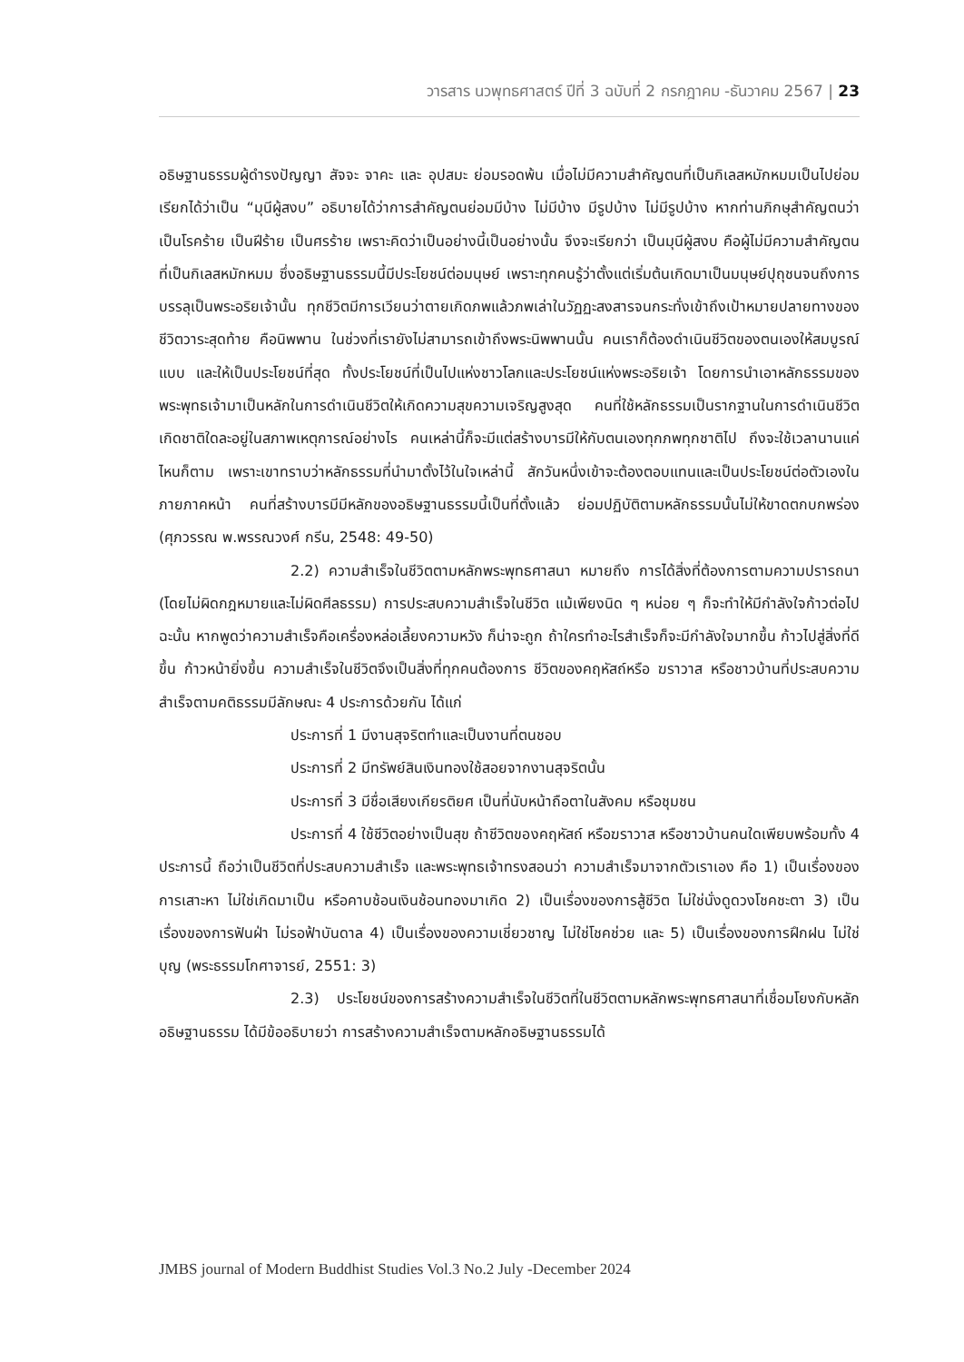วารสาร นวพุทธศาสตร์ ปีที่ 3 ฉบับที่ 2 กรกฎาคม -ธันวาคม 2567 | 23
อธิษฐานธรรมผู้ดำรงปัญญา สัจจะ จาคะ และ อุปสมะ ย่อมรอดพ้น เมื่อไม่มีความสำคัญตนที่เป็นกิเลสหมักหมมเป็นไปย่อมเรียกได้ว่าเป็น “มุนีผู้สงบ” อธิบายได้ว่าการสำคัญตนย่อมมีบ้าง ไม่มีบ้าง มีรูปบ้าง ไม่มีรูปบ้าง หากท่านภิกษุสำคัญตนว่าเป็นโรคร้าย เป็นฝีร้าย เป็นศรร้าย เพราะคิดว่าเป็นอย่างนี้เป็นอย่างนั้น จึงจะเรียกว่า เป็นมุนีผู้สงบ คือผู้ไม่มีความสำคัญตนที่เป็นกิเลสหมักหมม ซึ่งอธิษฐานธรรมนี้มีประโยชน์ต่อมนุษย์ เพราะทุกคนรู้ว่าตั้งแต่เริ่มต้นเกิดมาเป็นมนุษย์ปุถุชนจนถึงการบรรลุเป็นพระอริยเจ้านั้น ทุกชีวิตมีการเวียนว่าตายเกิดภพแล้วภพเล่าในวัฏฏะสงสารจนกระทั่งเข้าถึงเป้าหมายปลายทางของชีวิตวาระสุดท้าย คือนิพพาน ในช่วงที่เรายังไม่สามารถเข้าถึงพระนิพพานนั้น คนเราก็ต้องดำเนินชีวิตของตนเองให้สมบูรณ์แบบ และให้เป็นประโยชน์ที่สุด ทั้งประโยชน์ที่เป็นไปแห่งชาวโลกและประโยชน์แห่งพระอริยเจ้า โดยการนำเอาหลักธรรมของพระพุทธเจ้ามาเป็นหลักในการดำเนินชีวิตให้เกิดความสุขความเจริญสูงสุด คนที่ใช้หลักธรรมเป็นรากฐานในการดำเนินชีวิต เกิดชาติใดละอยู่ในสภาพเหตุการณ์อย่างไร คนเหล่านี้ก็จะมีแต่สร้างบารมีให้กับตนเองทุกภพทุกชาติไป ถึงจะใช้เวลานานแค่ไหนก็ตาม เพราะเขาทราบว่าหลักธรรมที่นำมาตั้งไว้ในใจเหล่านี้ สักวันหนึ่งเข้าจะต้องตอบแทนและเป็นประโยชน์ต่อตัวเองในภายภาคหน้า คนที่สร้างบารมีมีหลักของอธิษฐานธรรมนี้เป็นที่ตั้งแล้ว ย่อมปฏิบัติตามหลักธรรมนั้นไม่ให้ขาดตกบกพร่อง (ศุภวรรณ พ.พรรณวงศ์ กรีน, 2548: 49-50)
2.2) ความสำเร็จในชีวิตตามหลักพระพุทธศาสนา หมายถึง การได้สิ่งที่ต้องการตามความปรารถนา (โดยไม่ผิดกฎหมายและไม่ผิดศีลธรรม) การประสบความสำเร็จในชีวิต แม้เพียงนิด ๆ หน่อย ๆ ก็จะทำให้มีกำลังใจก้าวต่อไป ฉะนั้น หากพูดว่าความสำเร็จคือเครื่องหล่อเลี้ยงความหวัง ก็น่าจะถูก ถ้าใครทำอะไรสำเร็จก็จะมีกำลังใจมากขึ้น ก้าวไปสู่สิ่งที่ดีขึ้น ก้าวหน้ายิ่งขึ้น ความสำเร็จในชีวิตจึงเป็นสิ่งที่ทุกคนต้องการ ชีวิตของคฤหัสถ์หรือ ฆราวาส หรือชาวบ้านที่ประสบความสำเร็จตามคติธรรมมีลักษณะ 4 ประการด้วยกัน ได้แก่
ประการที่ 1 มีงานสุจริตทำและเป็นงานที่ตนชอบ
ประการที่ 2 มีทรัพย์สินเงินทองใช้สอยจากงานสุจริตนั้น
ประการที่ 3 มีชื่อเสียงเกียรติยศ เป็นที่นับหน้าถือตาในสังคม หรือชุมชน
ประการที่ 4 ใช้ชีวิตอย่างเป็นสุข ถ้าชีวิตของคฤหัสถ์ หรือฆราวาส หรือชาวบ้านคนใดเพียบพร้อมทั้ง 4 ประการนี้ ถือว่าเป็นชีวิตที่ประสบความสำเร็จ และพระพุทธเจ้าทรงสอนว่า ความสำเร็จมาจากตัวเราเอง คือ 1) เป็นเรื่องของการเสาะหา ไม่ใช่เกิดมาเป็น หรือคาบช้อนเงินช้อนทองมาเกิด 2) เป็นเรื่องของการสู้ชีวิต ไม่ใช่นั่งดูดวงโชคชะตา 3) เป็นเรื่องของการฟันฝ่า ไม่รอฟ้าบันดาล 4) เป็นเรื่องของความเชี่ยวชาญ ไม่ใช่โชคช่วย และ 5) เป็นเรื่องของการฝึกฝน ไม่ใช่บุญ (พระธรรมโกศาจารย์, 2551: 3)
2.3) ประโยชน์ของการสร้างความสำเร็จในชีวิตที่ในชีวิตตามหลักพระพุทธศาสนาที่เชื่อมโยงกับหลักอธิษฐานธรรม ได้มีข้ออธิบายว่า การสร้างความสำเร็จตามหลักอธิษฐานธรรมได้
JMBS journal of Modern Buddhist Studies Vol.3 No.2 July -December 2024